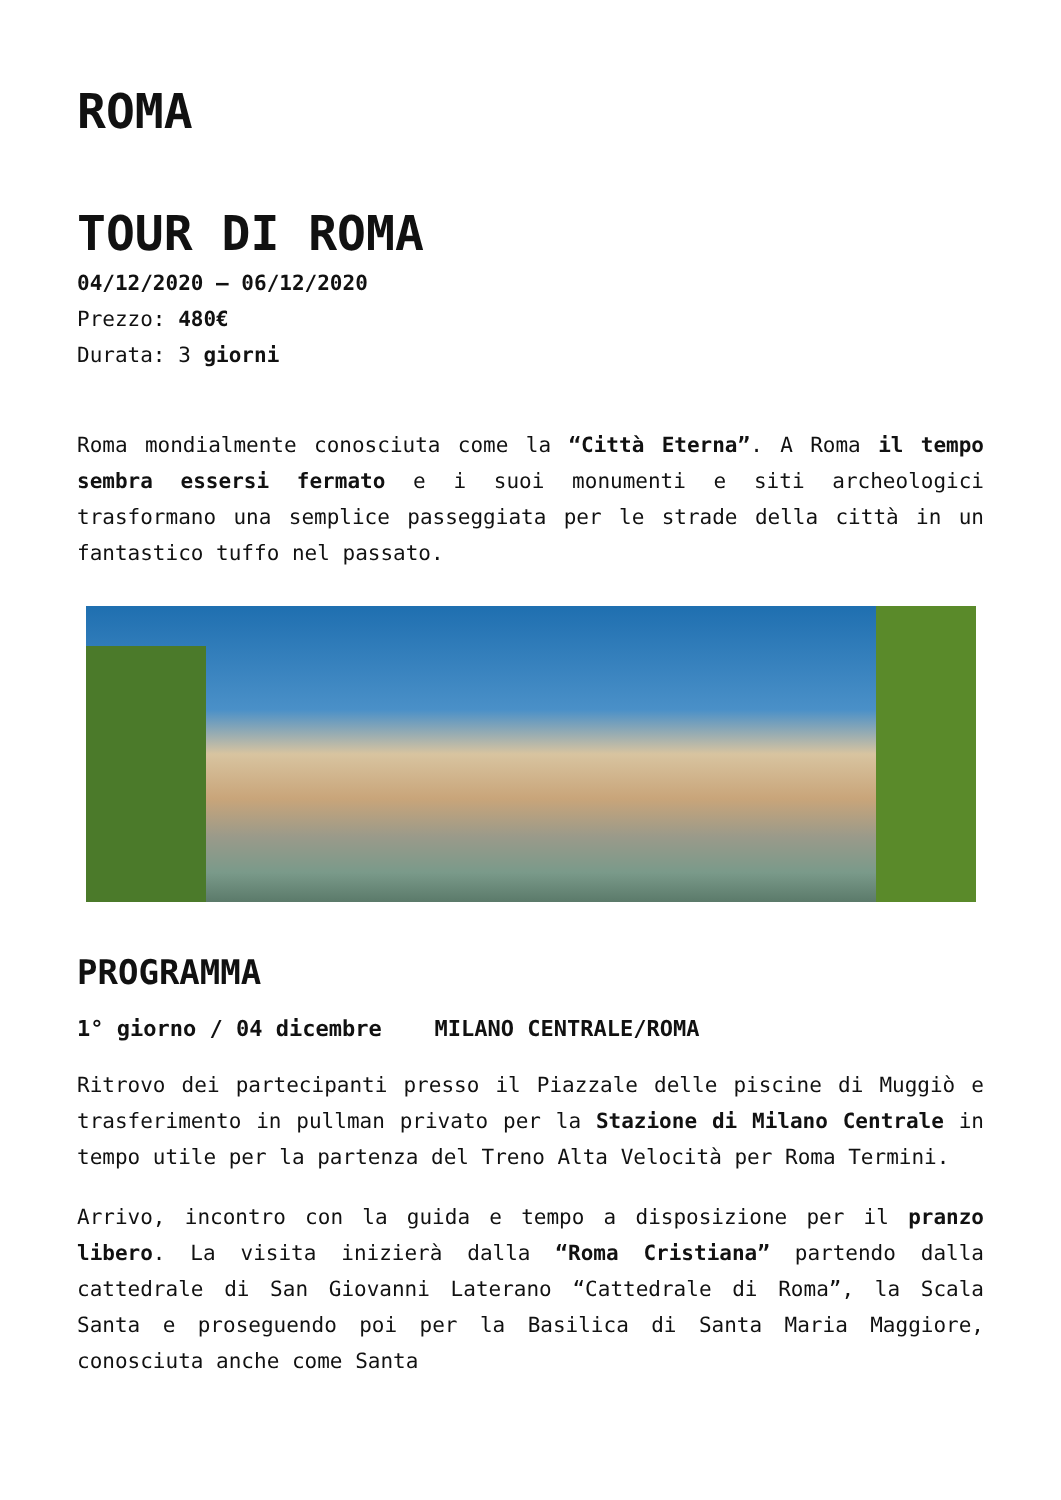ROMA
TOUR DI ROMA
04/12/2020 – 06/12/2020
Prezzo: 480€
Durata: 3 giorni
Roma mondialmente conosciuta come la “Città Eterna”. A Roma il tempo sembra essersi fermato e i suoi monumenti e siti archeologici trasformano una semplice passeggiata per le strade della città in un fantastico tuffo nel passato.
PROGRAMMA
1° giorno / 04 dicembre MILANO CENTRALE/ROMA
Ritrovo dei partecipanti presso il Piazzale delle piscine di Muggiò e trasferimento in pullman privato per la Stazione di Milano Centrale in tempo utile per la partenza del Treno Alta Velocità per Roma Termini.
Arrivo, incontro con la guida e tempo a disposizione per il pranzo libero. La visita inizierà dalla “Roma Cristiana” partendo dalla cattedrale di San Giovanni Laterano “Cattedrale di Roma”, la Scala Santa e proseguendo poi per la Basilica di Santa Maria Maggiore, conosciuta anche come Santa